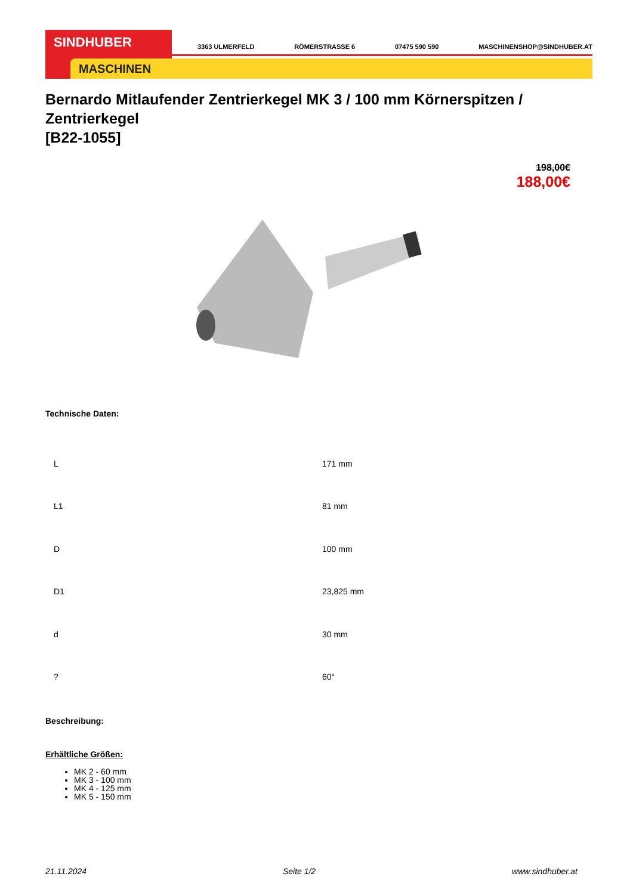SINDHUBER
MASCHINEN
3363 ULMERFELD RÖMERSTRASSE 6 07475 590 590 MASCHINENSHOP@SINDHUBER.AT
Bernardo Mitlaufender Zentrierkegel MK 3 / 100 mm Körnerspitzen / Zentrierkegel
[B22-1055]
198,00€
188,00€
Technische Daten:
| L | 171 mm |
| L1 | 81 mm |
| D | 100 mm |
| D1 | 23,825 mm |
| d | 30 mm |
| ? | 60° |
Beschreibung:
Erhältliche Größen:
MK 2 - 60 mm
MK 3 - 100 mm
MK 4 - 125 mm
MK 5 - 150 mm
21.11.2024 Seite 1/2 www.sindhuber.at